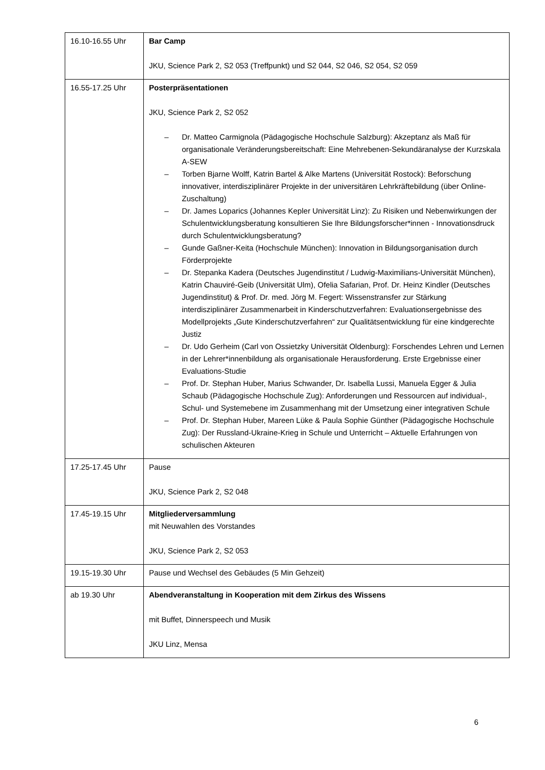| 16.10-16.55 Uhr | Bar Camp JKU, Science Park 2, S2 053 (Treffpunkt) und S2 044, S2 046, S2 054, S2 059 |
| 16.55-17.25 Uhr | Posterpräsentationen JKU, Science Park 2, S2 052 – Dr. Matteo Carmignola (Pädagogische Hochschule Salzburg): Akzeptanz als Maß für organisationale Veränderungsbereitschaft: Eine Mehrebenen-Sekundäranalyse der Kurzskala A-SEW – Torben Bjarne Wolff, Katrin Bartel & Alke Martens (Universität Rostock): Beforschung innovativer, interdisziplinärer Projekte in der universitären Lehrkräftebildung (über Online-Zuschaltung) – Dr. James Loparics (Johannes Kepler Universität Linz): Zu Risiken und Nebenwirkungen der Schulentwicklungsberatung konsultieren Sie Ihre Bildungsforscher*innen - Innovationsdruck durch Schulentwicklungsberatung? – Gunde Gaßner-Keita (Hochschule München): Innovation in Bildungsorganisation durch Förderprojekte – Dr. Stepanka Kadera (Deutsches Jugendinstitut / Ludwig-Maximilians-Universität München), Katrin Chauviré-Geib (Universität Ulm), Ofelia Safarian, Prof. Dr. Heinz Kindler (Deutsches Jugendinstitut) & Prof. Dr. med. Jörg M. Fegert: Wissenstransfer zur Stärkung interdisziplinärer Zusammenarbeit in Kinderschutzverfahren: Evaluationsergebnisse des Modellprojekts „Gute Kinderschutzverfahren“ zur Qualitätsentwicklung für eine kindgerechte Justiz – Dr. Udo Gerheim (Carl von Ossietzky Universität Oldenburg): Forschendes Lehren und Lernen in der Lehrer*innenbildung als organisationale Herausforderung. Erste Ergebnisse einer Evaluations-Studie – Prof. Dr. Stephan Huber, Marius Schwander, Dr. Isabella Lussi, Manuela Egger & Julia Schaub (Pädagogische Hochschule Zug): Anforderungen und Ressourcen auf individual-, Schul- und Systemebene im Zusammenhang mit der Umsetzung einer integrativen Schule – Prof. Dr. Stephan Huber, Mareen Lüke & Paula Sophie Günther (Pädagogische Hochschule Zug): Der Russland-Ukraine-Krieg in Schule und Unterricht – Aktuelle Erfahrungen von schulischen Akteuren |
| 17.25-17.45 Uhr | Pause JKU, Science Park 2, S2 048 |
| 17.45-19.15 Uhr | Mitgliederversammlung mit Neuwahlen des Vorstandes JKU, Science Park 2, S2 053 |
| 19.15-19.30 Uhr | Pause und Wechsel des Gebäudes (5 Min Gehzeit) |
| ab 19.30 Uhr | Abendveranstaltung in Kooperation mit dem Zirkus des Wissens mit Buffet, Dinnerspeech und Musik JKU Linz, Mensa |
6